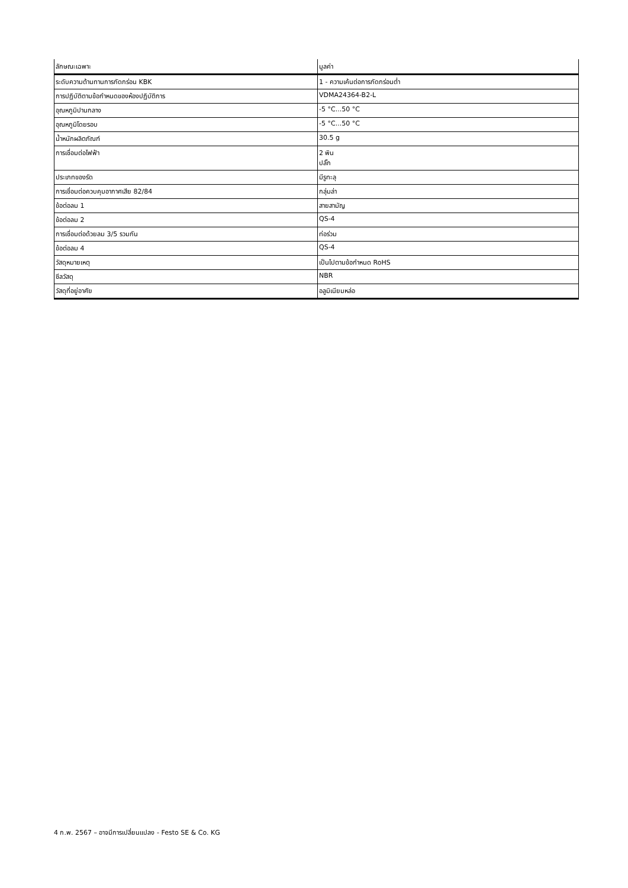| ลักษณะเฉพาะ | มูลค่า |
| --- | --- |
| ระดับความต้านทานการกัดกร่อน KBK | 1 - ความเค้นต่อการกัดกร่อนต่ำ |
| การปฏิบัติตามข้อกำหนดของห้องปฏิบัติการ | VDMA24364-B2-L |
| อุณหภูมิปานกลาง | -5 °C...50 °C |
| อุณหภูมิโดยรอบ | -5 °C...50 °C |
| น้ำหนักผลิตภัณฑ์ | 30.5 g |
| การเชื่อมต่อไฟฟ้า | 2 พิน ปลั๊ก |
| ประเภทของรัด | มีรูทะลุ |
| การเชื่อมต่อควบคุมอากาศเสีย 82/84 | กลุ่มล่า |
| ข้อต่อลม 1 | สายสามัญ |
| ข้อต่อลม 2 | QS-4 |
| การเชื่อมต่อด้วยลม 3/5 รวมกัน | ท่อร่วม |
| ข้อต่อลม 4 | QS-4 |
| วัสดุหมายเหตุ | เป็นไปตามข้อกำหนด RoHS |
| ซีลวัสดุ | NBR |
| วัสดุที่อยู่อาศัย | อลูมิเนียมหล่อ |
4 ก.พ. 2567 – อาจมีการเปลี่ยนแปลง - Festo SE & Co. KG